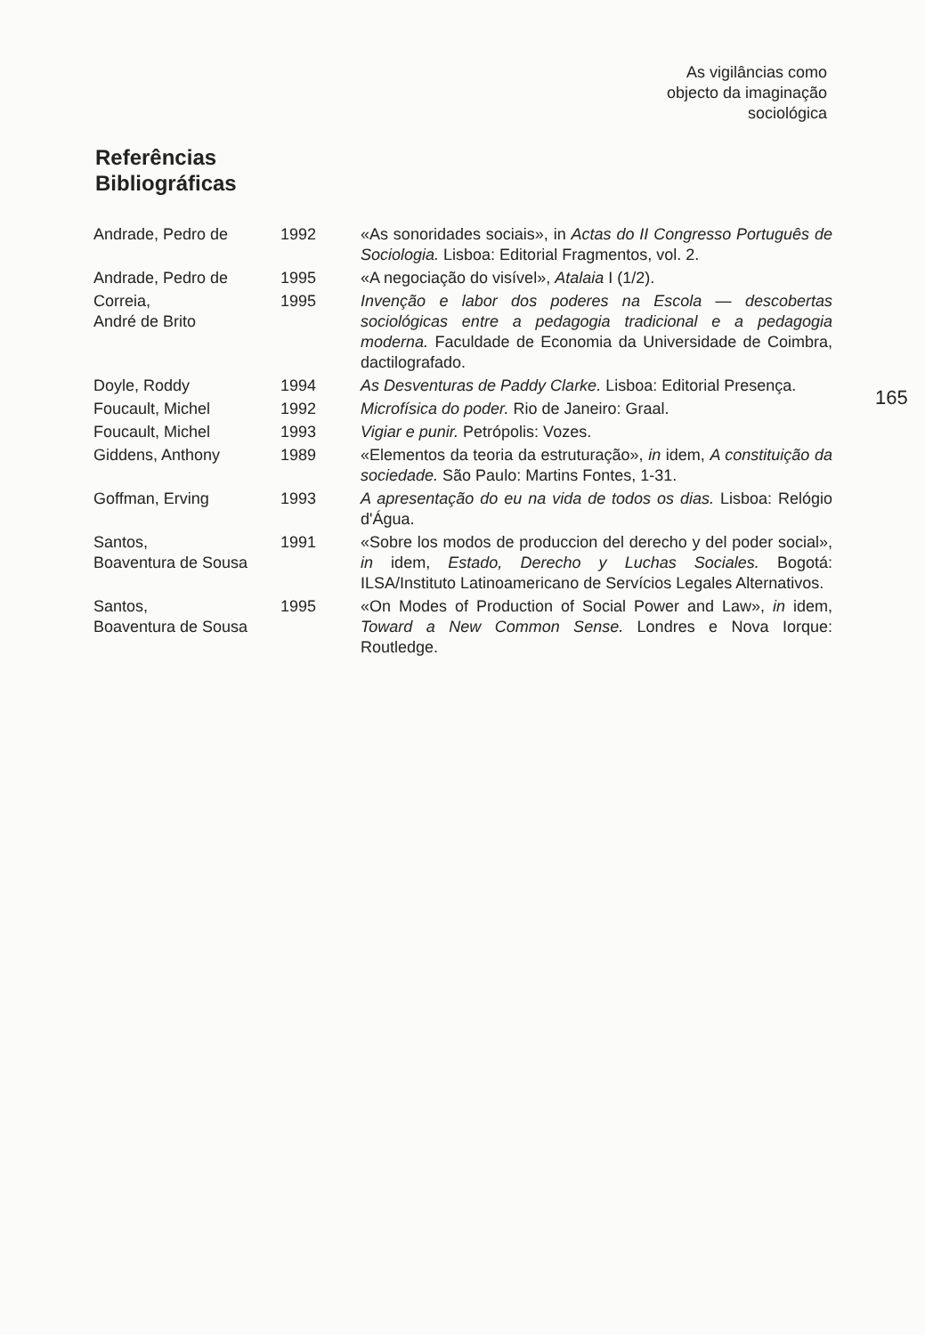As vigilâncias como
objecto da imaginação
sociológica
Referências
Bibliográficas
165
| Andrade, Pedro de | 1992 | «As sonoridades sociais», in Actas do II Congresso Português de Sociologia. Lisboa: Editorial Fragmentos, vol. 2. |
| Andrade, Pedro de | 1995 | «A negociação do visível», Atalaia I (1/2). |
| Correia, André de Brito | 1995 | Invenção e labor dos poderes na Escola — descobertas sociológicas entre a pedagogia tradicional e a pedagogia moderna. Faculdade de Economia da Universidade de Coimbra, dactilografado. |
| Doyle, Roddy | 1994 | As Desventuras de Paddy Clarke. Lisboa: Editorial Presença. |
| Foucault, Michel | 1992 | Microfísica do poder. Rio de Janeiro: Graal. |
| Foucault, Michel | 1993 | Vigiar e punir. Petrópolis: Vozes. |
| Giddens, Anthony | 1989 | «Elementos da teoria da estruturação», in idem, A constituição da sociedade. São Paulo: Martins Fontes, 1-31. |
| Goffman, Erving | 1993 | A apresentação do eu na vida de todos os dias. Lisboa: Relógio d'Água. |
| Santos, Boaventura de Sousa | 1991 | «Sobre los modos de produccion del derecho y del poder social», in idem, Estado, Derecho y Luchas Sociales. Bogotá: ILSA/Instituto Latinoamericano de Servícios Legales Alternativos. |
| Santos, Boaventura de Sousa | 1995 | «On Modes of Production of Social Power and Law», in idem, Toward a New Common Sense. Londres e Nova Iorque: Routledge. |